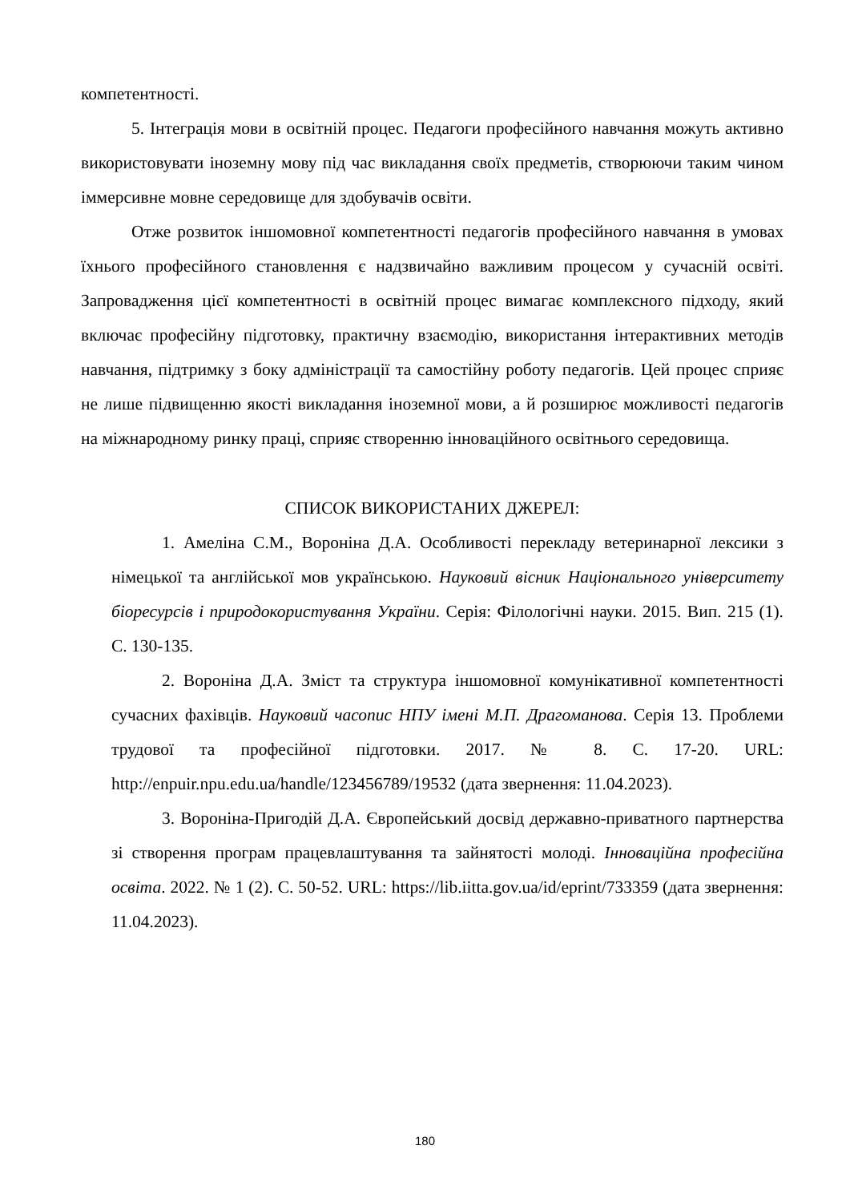компетентності.
5. Інтеграція мови в освітній процес. Педагоги професійного навчання можуть активно використовувати іноземну мову під час викладання своїх предметів, створюючи таким чином іммерсивне мовне середовище для здобувачів освіти.
Отже розвиток іншомовної компетентності педагогів професійного навчання в умовах їхнього професійного становлення є надзвичайно важливим процесом у сучасній освіті. Запровадження цієї компетентності в освітній процес вимагає комплексного підходу, який включає професійну підготовку, практичну взаємодію, використання інтерактивних методів навчання, підтримку з боку адміністрації та самостійну роботу педагогів. Цей процес сприяє не лише підвищенню якості викладання іноземної мови, а й розширює можливості педагогів на міжнародному ринку праці, сприяє створенню інноваційного освітнього середовища.
СПИСОК ВИКОРИСТАНИХ ДЖЕРЕЛ:
1. Амеліна С.М., Вороніна Д.А. Особливості перекладу ветеринарної лексики з німецької та англійської мов українською. Науковий вісник Національного університету біоресурсів і природокористування України. Серія: Філологічні науки. 2015. Вип. 215 (1). С. 130-135.
2. Вороніна Д.А. Зміст та структура іншомовної комунікативної компетентності сучасних фахівців. Науковий часопис НПУ імені М.П. Драгоманова. Серія 13. Проблеми трудової та професійної підготовки. 2017. № 8. С. 17-20. URL: http://enpuir.npu.edu.ua/handle/123456789/19532 (дата звернення: 11.04.2023).
3. Вороніна-Пригодій Д.А. Європейський досвід державно-приватного партнерства зі створення програм працевлаштування та зайнятості молоді. Інноваційна професійна освіта. 2022. № 1 (2). С. 50-52. URL: https://lib.iitta.gov.ua/id/eprint/733359 (дата звернення: 11.04.2023).
180